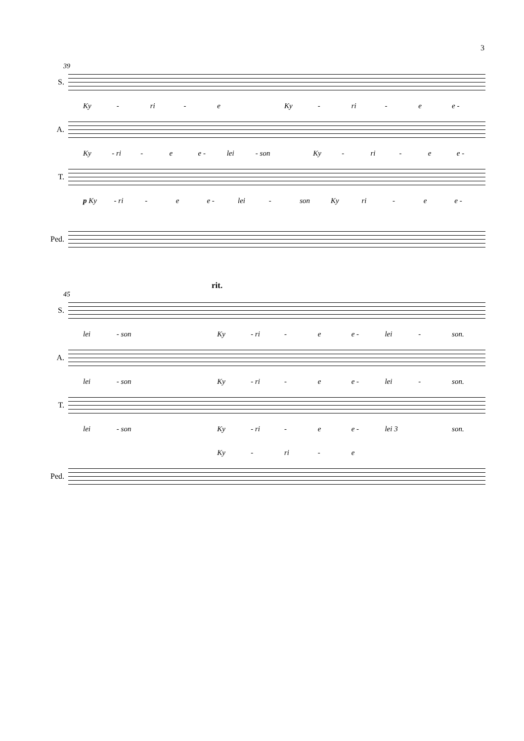3
39
S.
Ky - ri - e Ky - ri - e e -
A.
Ky - ri - e e - lei - son Ky - ri - e e -
T.
p Ky - ri - e e - lei - son Ky ri - e e -
Ped.
rit.
45
S.
lei - son Ky - ri - e e - lei - son.
A.
lei - son Ky - ri - e e - lei - son.
T.
lei - son Ky - ri - e e - lei 3 son.
Ky - ri - e
Ped.